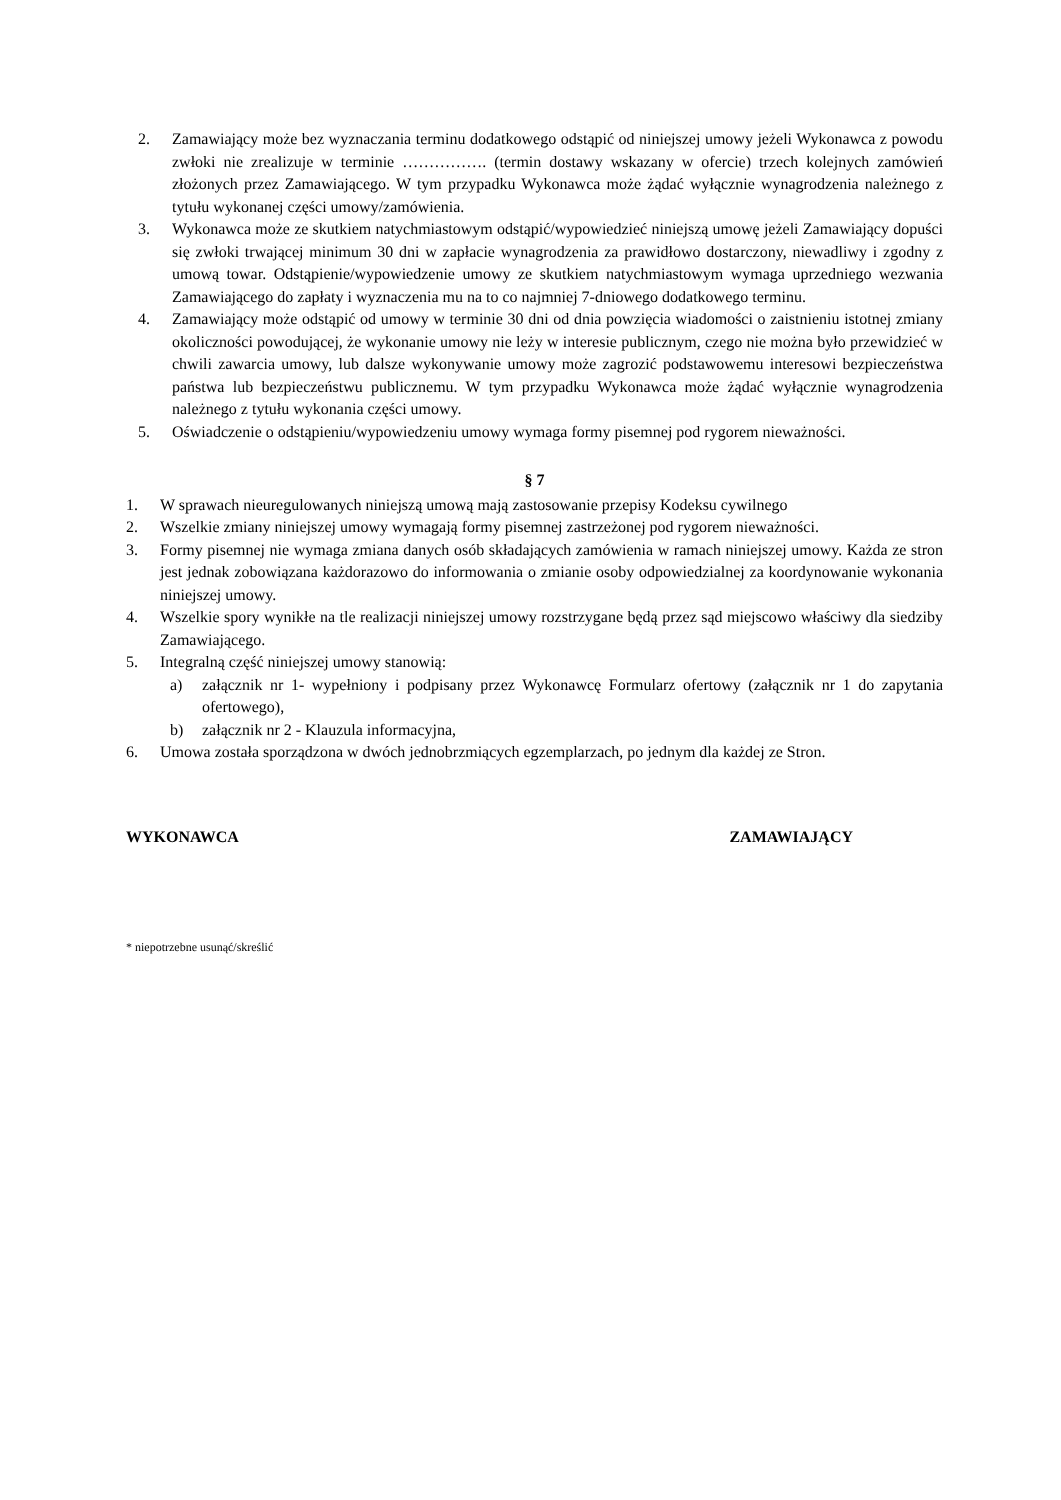2. Zamawiający może bez wyznaczania terminu dodatkowego odstąpić od niniejszej umowy jeżeli Wykonawca z powodu zwłoki nie zrealizuje w terminie ……………. (termin dostawy wskazany w ofercie) trzech kolejnych zamówień złożonych przez Zamawiającego. W tym przypadku Wykonawca może żądać wyłącznie wynagrodzenia należnego z tytułu wykonanej części umowy/zamówienia.
3. Wykonawca może ze skutkiem natychmiastowym odstąpić/wypowiedzieć niniejszą umowę jeżeli Zamawiający dopuści się zwłoki trwającej minimum 30 dni w zapłacie wynagrodzenia za prawidłowo dostarczony, niewadliwy i zgodny z umową towar. Odstąpienie/wypowiedzenie umowy ze skutkiem natychmiastowym wymaga uprzedniego wezwania Zamawiającego do zapłaty i wyznaczenia mu na to co najmniej 7-dniowego dodatkowego terminu.
4. Zamawiający może odstąpić od umowy w terminie 30 dni od dnia powzięcia wiadomości o zaistnieniu istotnej zmiany okoliczności powodującej, że wykonanie umowy nie leży w interesie publicznym, czego nie można było przewidzieć w chwili zawarcia umowy, lub dalsze wykonywanie umowy może zagrozić podstawowemu interesowi bezpieczeństwa państwa lub bezpieczeństwu publicznemu. W tym przypadku Wykonawca może żądać wyłącznie wynagrodzenia należnego z tytułu wykonania części umowy.
5. Oświadczenie o odstąpieniu/wypowiedzeniu umowy wymaga formy pisemnej pod rygorem nieważności.
§ 7
1. W sprawach nieuregulowanych niniejszą umową mają zastosowanie przepisy Kodeksu cywilnego
2. Wszelkie zmiany niniejszej umowy wymagają formy pisemnej zastrzeżonej pod rygorem nieważności.
3. Formy pisemnej nie wymaga zmiana danych osób składających zamówienia w ramach niniejszej umowy. Każda ze stron jest jednak zobowiązana każdorazowo do informowania o zmianie osoby odpowiedzialnej za koordynowanie wykonania niniejszej umowy.
4. Wszelkie spory wynikłe na tle realizacji niniejszej umowy rozstrzygane będą przez sąd miejscowo właściwy dla siedziby Zamawiającego.
5. Integralną część niniejszej umowy stanowią:
a) załącznik nr 1- wypełniony i podpisany przez Wykonawcę Formularz ofertowy (załącznik nr 1 do zapytania ofertowego),
b) załącznik nr 2 - Klauzula informacyjna,
6. Umowa została sporządzona w dwóch jednobrzmiących egzemplarzach, po jednym dla każdej ze Stron.
WYKONAWCA ZAMAWIAJĄCY
* niepotrzebne usunąć/skreślić